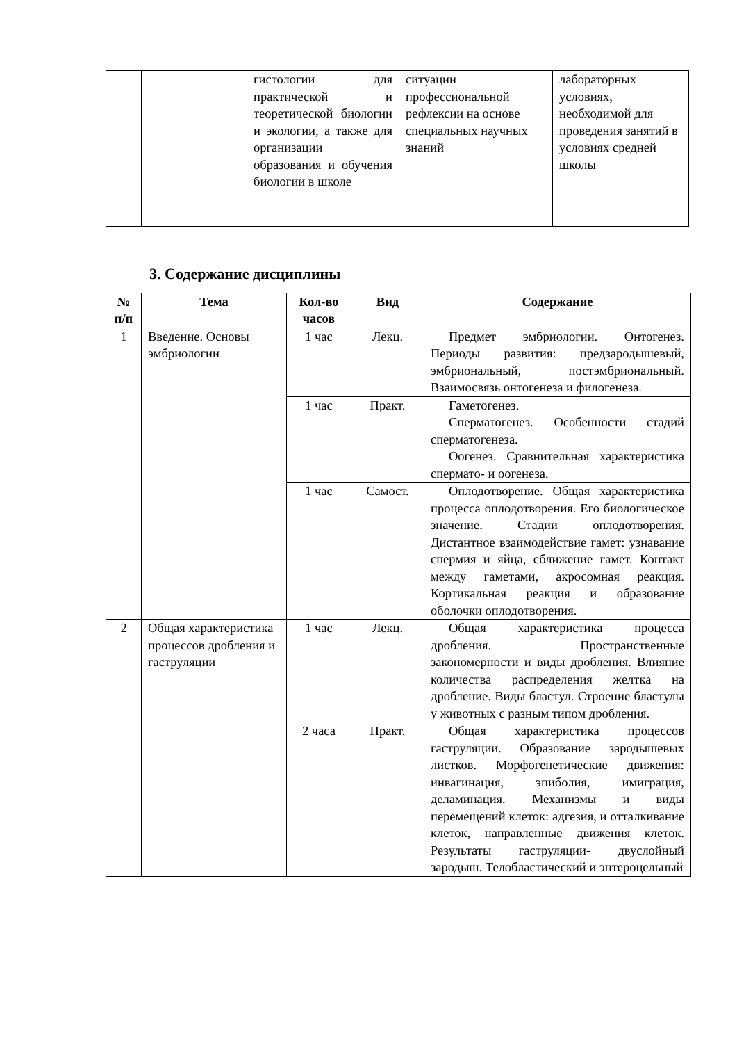| | | гистологии для практической и теоретической биологии и экологии, а также для организации образования и обучения биологии в школе | ситуации профессиональной рефлексии на основе специальных научных знаний | лабораторных условиях, необходимой для проведения занятий в условиях средней школы |
3. Содержание дисциплины
| № п/п | Тема | Кол-во часов | Вид | Содержание |
| --- | --- | --- | --- | --- |
| 1 | Введение. Основы эмбриологии | 1 час | Лекц. | Предмет эмбриологии. Онтогенез. Периоды развития: предзародышевый, эмбриональный, постэмбриональный. Взаимосвязь онтогенеза и филогенеза. |
| | | 1 час | Практ. | Гаметогенез. Сперматогенез. Особенности стадий сперматогенеза. Оогенез. Сравнительная характеристика спермато- и оогенеза. |
| | | 1 час | Самост. | Оплодотворение. Общая характеристика процесса оплодотворения. Его биологическое значение. Стадии оплодотворения. Дистантное взаимодействие гамет: узнавание спермия и яйца, сближение гамет. Контакт между гаметами, акросомная реакция. Кортикальная реакция и образование оболочки оплодотворения. |
| 2 | Общая характеристика процессов дробления и гаструляции | 1 час | Лекц. | Общая характеристика процесса дробления. Пространственные закономерности и виды дробления. Влияние количества распределения желтка на дробление. Виды бластул. Строение бластулы у животных с разным типом дробления. |
| | | 2 часа | Практ. | Общая характеристика процессов гаструляции. Образование зародышевых листков. Морфогенетические движения: инвагинация, эпиболия, имиграция, деламинация. Механизмы и виды перемещений клеток: адгезия, и отталкивание клеток, направленные движения клеток. Результаты гаструляции- двуслойный зародыш. Телобластический и энтероцельный |